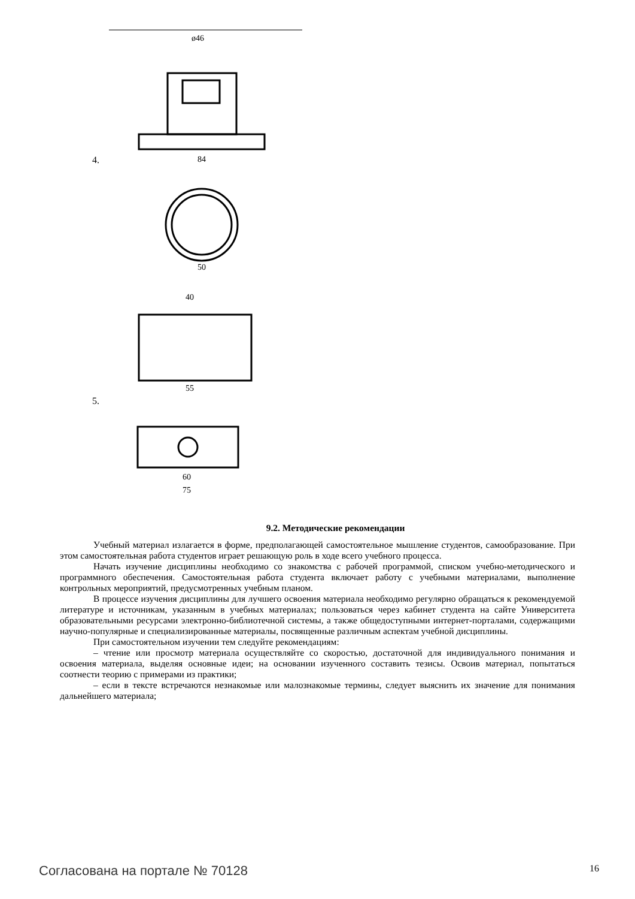ø46
84
50
40
55
60
75
4.
5.
9.2. Методические рекомендации
Учебный материал излагается в форме, предполагающей самостоятельное мышление студентов, самообразование. При этом самостоятельная работа студентов играет решающую роль в ходе всего учебного процесса.
Начать изучение дисциплины необходимо со знакомства с рабочей программой, списком учебно-методического и программного обеспечения. Самостоятельная работа студента включает работу с учебными материалами, выполнение контрольных мероприятий, предусмотренных учебным планом.
В процессе изучения дисциплины для лучшего освоения материала необходимо регулярно обращаться к рекомендуемой литературе и источникам, указанным в учебных материалах; пользоваться через кабинет студента на сайте Университета образовательными ресурсами электронно-библиотечной системы, а также общедоступными интернет-порталами, содержащими научно-популярные и специализированные материалы, посвященные различным аспектам учебной дисциплины.
При самостоятельном изучении тем следуйте рекомендациям:
– чтение или просмотр материала осуществляйте со скоростью, достаточной для индивидуального понимания и освоения материала, выделяя основные идеи; на основании изученного составить тезисы. Освоив материал, попытаться соотнести теорию с примерами из практики;
– если в тексте встречаются незнакомые или малознакомые термины, следует выяснить их значение для понимания дальнейшего материала;
Согласована на портале № 70128 16